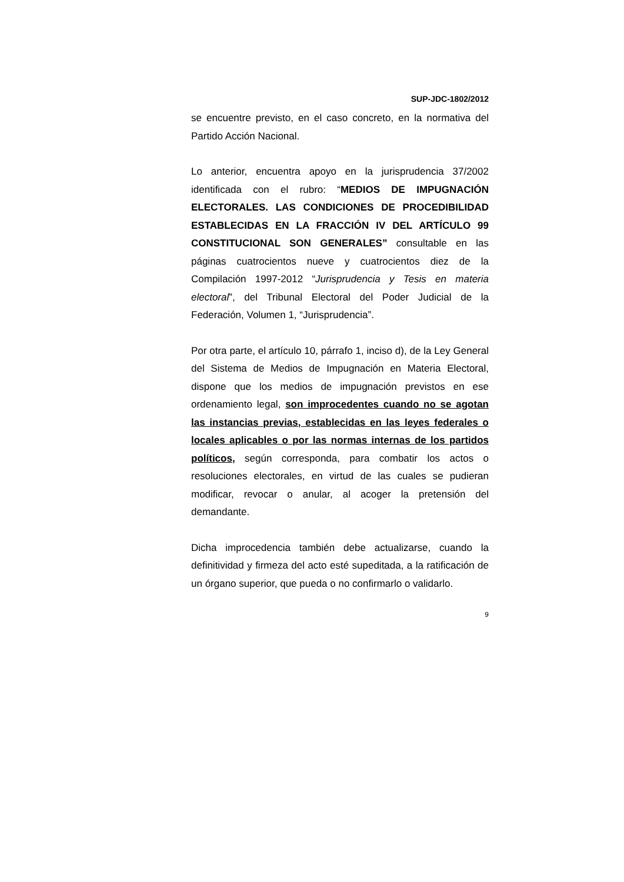SUP-JDC-1802/2012
se encuentre previsto, en el caso concreto, en la normativa del Partido Acción Nacional.
Lo anterior, encuentra apoyo en la jurisprudencia 37/2002 identificada con el rubro: “MEDIOS DE IMPUGNACIÓN ELECTORALES. LAS CONDICIONES DE PROCEDIBILIDAD ESTABLECIDAS EN LA FRACCIÓN IV DEL ARTÍCULO 99 CONSTITUCIONAL SON GENERALES” consultable en las páginas cuatrocientos nueve y cuatrocientos diez de la Compilación 1997-2012 “Jurisprudencia y Tesis en materia electoral”, del Tribunal Electoral del Poder Judicial de la Federación, Volumen 1, “Jurisprudencia”.
Por otra parte, el artículo 10, párrafo 1, inciso d), de la Ley General del Sistema de Medios de Impugnación en Materia Electoral, dispone que los medios de impugnación previstos en ese ordenamiento legal, son improcedentes cuando no se agotan las instancias previas, establecidas en las leyes federales o locales aplicables o por las normas internas de los partidos políticos, según corresponda, para combatir los actos o resoluciones electorales, en virtud de las cuales se pudieran modificar, revocar o anular, al acoger la pretensión del demandante.
Dicha improcedencia también debe actualizarse, cuando la definitividad y firmeza del acto esté supeditada, a la ratificación de un órgano superior, que pueda o no confirmarlo o validarlo.
9